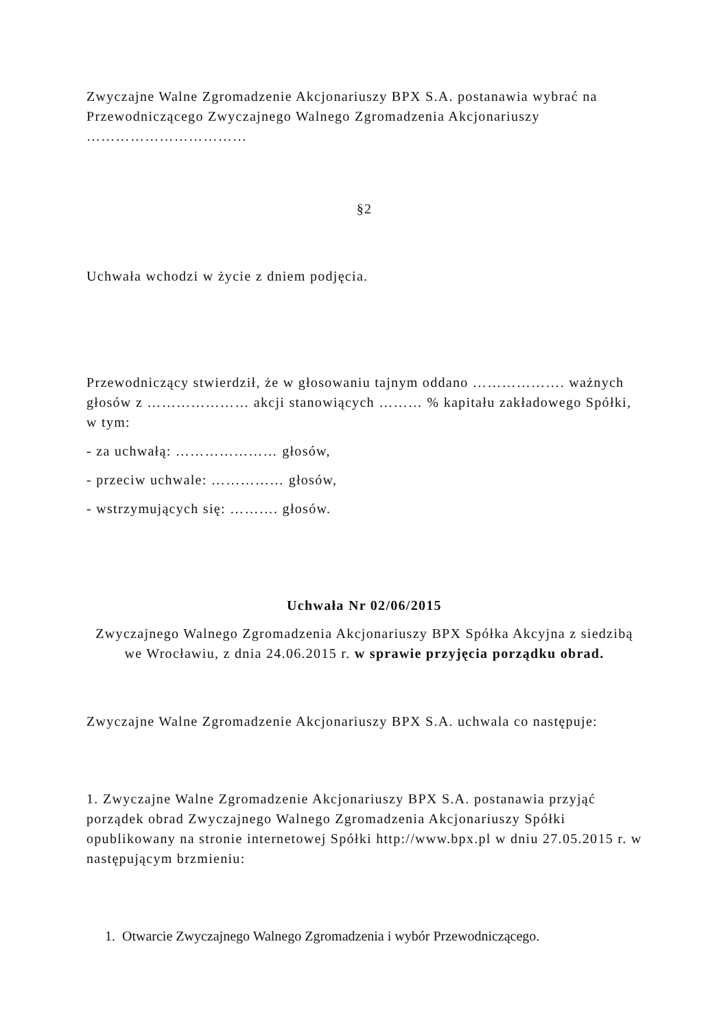Zwyczajne Walne Zgromadzenie Akcjonariuszy BPX S.A. postanawia wybrać na Przewodniczącego Zwyczajnego Walnego Zgromadzenia Akcjonariuszy ……………………………
§2
Uchwała wchodzi w życie z dniem podjęcia.
Przewodniczący stwierdził, że w głosowaniu tajnym oddano ………………. ważnych głosów z ………………… akcji stanowiących ……… % kapitału zakładowego Spółki, w tym:
- za uchwałą: ………………… głosów,
- przeciw uchwale: …………… głosów,
- wstrzymujących się: ………. głosów.
Uchwała Nr 02/06/2015
Zwyczajnego Walnego Zgromadzenia Akcjonariuszy BPX Spółka Akcyjna z siedzibą we Wrocławiu, z dnia 24.06.2015 r. w sprawie przyjęcia porządku obrad.
Zwyczajne Walne Zgromadzenie Akcjonariuszy BPX S.A. uchwala co następuje:
1. Zwyczajne Walne Zgromadzenie Akcjonariuszy BPX S.A. postanawia przyjąć porządek obrad Zwyczajnego Walnego Zgromadzenia Akcjonariuszy Spółki opublikowany na stronie internetowej Spółki http://www.bpx.pl w dniu 27.05.2015 r. w następującym brzmieniu:
1. Otwarcie Zwyczajnego Walnego Zgromadzenia i wybór Przewodniczącego.